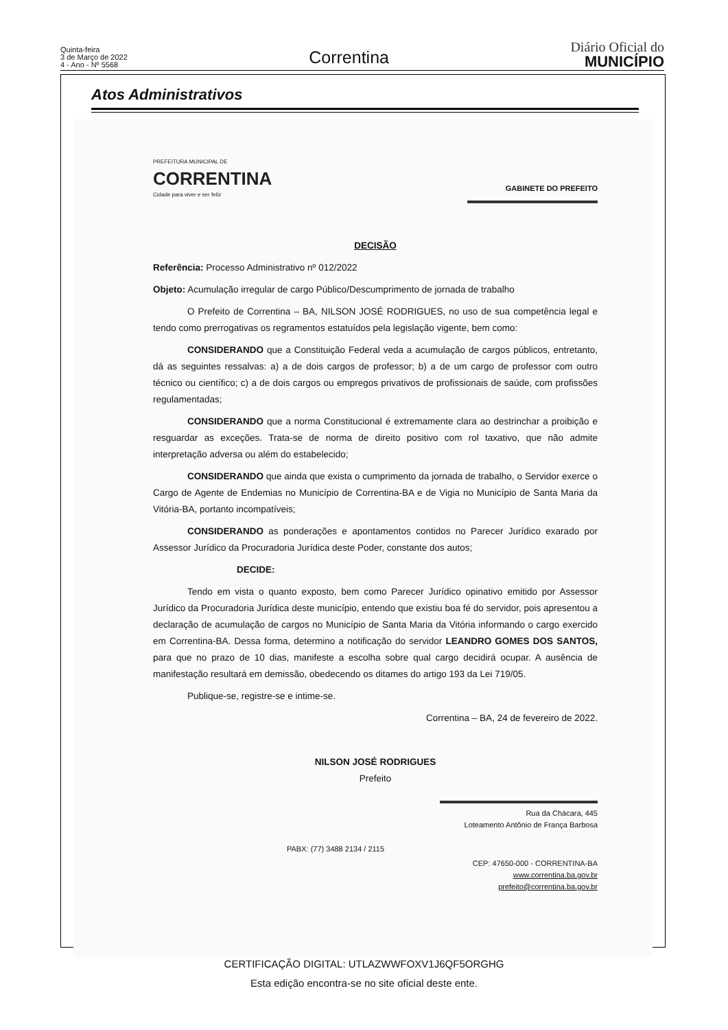Quinta-feira
3 de Março de 2022
4 - Ano - Nº 5568
Correntina
Diário Oficial do
MUNICÍPIO
Atos Administrativos
PREFEITURA MUNICIPAL DE
CORRENTINA
Cidade para viver e ser feliz
GABINETE DO PREFEITO
DECISÃO
Referência: Processo Administrativo nº 012/2022
Objeto: Acumulação irregular de cargo Público/Descumprimento de jornada de trabalho
O Prefeito de Correntina – BA, NILSON JOSÉ RODRIGUES, no uso de sua competência legal e tendo como prerrogativas os regramentos estatuídos pela legislação vigente, bem como:
CONSIDERANDO que a Constituição Federal veda a acumulação de cargos públicos, entretanto, dá as seguintes ressalvas: a) a de dois cargos de professor; b) a de um cargo de professor com outro técnico ou científico; c) a de dois cargos ou empregos privativos de profissionais de saúde, com profissões regulamentadas;
CONSIDERANDO que a norma Constitucional é extremamente clara ao destrinchar a proibição e resguardar as exceções. Trata-se de norma de direito positivo com rol taxativo, que não admite interpretação adversa ou além do estabelecido;
CONSIDERANDO que ainda que exista o cumprimento da jornada de trabalho, o Servidor exerce o Cargo de Agente de Endemias no Município de Correntina-BA e de Vigia no Município de Santa Maria da Vitória-BA, portanto incompatíveis;
CONSIDERANDO as ponderações e apontamentos contidos no Parecer Jurídico exarado por Assessor Jurídico da Procuradoria Jurídica deste Poder, constante dos autos;
DECIDE:
Tendo em vista o quanto exposto, bem como Parecer Jurídico opinativo emitido por Assessor Jurídico da Procuradoria Jurídica deste município, entendo que existiu boa fé do servidor, pois apresentou a declaração de acumulação de cargos no Município de Santa Maria da Vitória informando o cargo exercido em Correntina-BA. Dessa forma, determino a notificação do servidor LEANDRO GOMES DOS SANTOS, para que no prazo de 10 dias, manifeste a escolha sobre qual cargo decidirá ocupar. A ausência de manifestação resultará em demissão, obedecendo os ditames do artigo 193 da Lei 719/05.
Publique-se, registre-se e intime-se.
Correntina – BA, 24 de fevereiro de 2022.
NILSON JOSÉ RODRIGUES
Prefeito
Rua da Chácara, 445
Loteamento Antônio de França Barbosa
PABX: (77) 3488 2134 / 2115
CEP: 47650-000 - CORRENTINA-BA
www.correntina.ba.gov.br
prefeito@correntina.ba.gov.br
CERTIFICAÇÃO DIGITAL: UTLAZWWFOXV1J6QF5ORGHG
Esta edição encontra-se no site oficial deste ente.